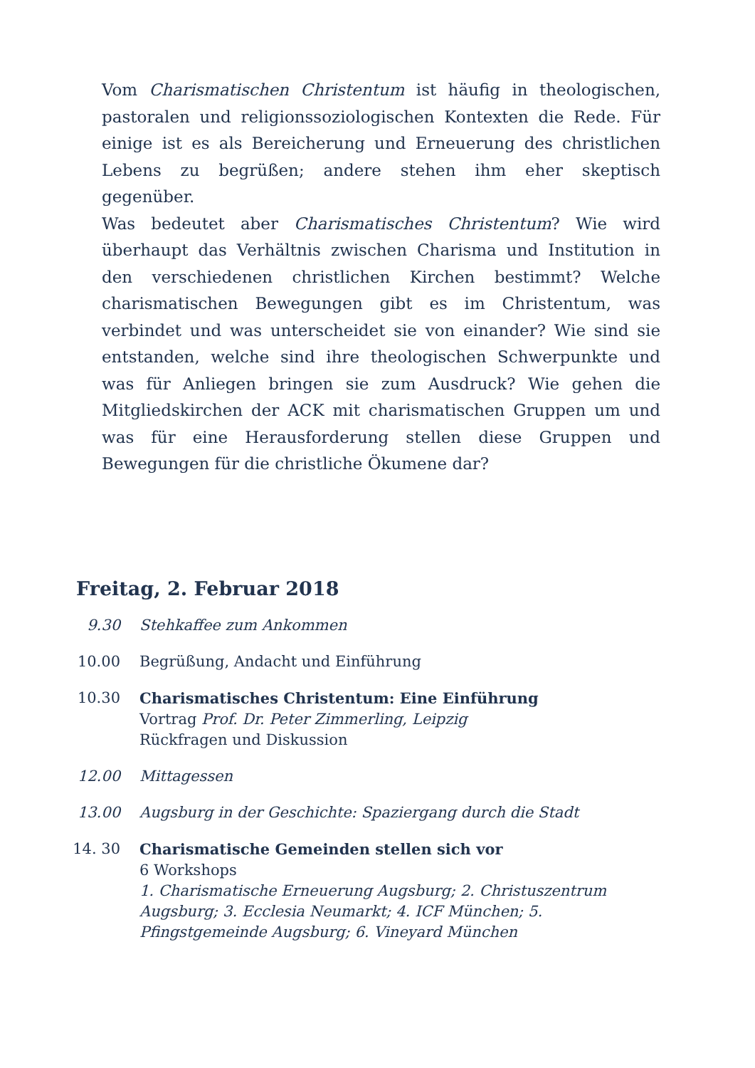Vom Charismatischen Christentum ist häufig in theologischen, pastoralen und religionssoziologischen Kontexten die Rede. Für einige ist es als Bereicherung und Erneuerung des christlichen Lebens zu begrüßen; andere stehen ihm eher skeptisch gegenüber.
Was bedeutet aber Charismatisches Christentum? Wie wird überhaupt das Verhältnis zwischen Charisma und Institution in den verschiedenen christlichen Kirchen bestimmt? Welche charismatischen Bewegungen gibt es im Christentum, was verbindet und was unterscheidet sie von einander? Wie sind sie entstanden, welche sind ihre theologischen Schwerpunkte und was für Anliegen bringen sie zum Ausdruck? Wie gehen die Mitgliedskirchen der ACK mit charismatischen Gruppen um und was für eine Herausforderung stellen diese Gruppen und Bewegungen für die christliche Ökumene dar?
Freitag, 2. Februar 2018
9.30 Stehkaffee zum Ankommen
10.00 Begrüßung, Andacht und Einführung
10.30 Charismatisches Christentum: Eine Einführung
Vortrag Prof. Dr. Peter Zimmerling, Leipzig
Rückfragen und Diskussion
12.00 Mittagessen
13.00 Augsburg in der Geschichte: Spaziergang durch die Stadt
14. 30 Charismatische Gemeinden stellen sich vor
6 Workshops
1. Charismatische Erneuerung Augsburg; 2. Christuszentrum Augsburg; 3. Ecclesia Neumarkt; 4. ICF München; 5. Pfingstgemeinde Augsburg; 6. Vineyard München